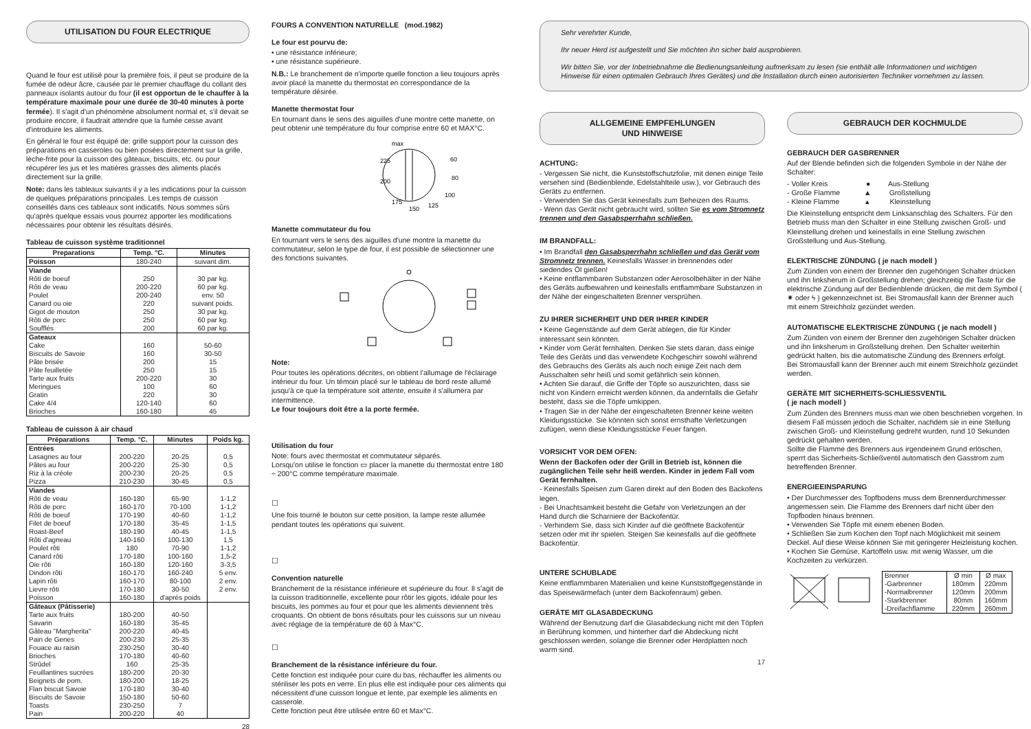UTILISATION DU FOUR ELECTRIQUE
Quand le four est utilisé pour la première fois, il peut se produire de la fumée de odeur âcre, causée par le premier chauffage du collant des panneaux isolants autour du four (il est opportun de le chauffer à la température maximale pour une durée de 30-40 minutes à porte fermée). Il s'agit d'un phénomène absolument normal et, s'il devait se produire encore, il faudrait attendre que la fumée cesse avant d'introduire les aliments.
En général le four est équipé de: grille support pour la cuisson des préparations en casseroles ou bien posées directement sur la grille, lèche-frite pour la cuisson des gâteaux, biscuits, etc. ou pour récupérer les jus et les matières grasses des aliments placés directement sur la grille.
Note: dans les tableaux suivants il y a les indications pour la cuisson de quelques préparations principales. Les temps de cuisson conseillés dans ces tableaux sont indicatifs. Nous sommes sûrs qu'après quelque essais vous pourrez apporter les modifications nécessaires pour obtenir les résultats désirés.
Tableau de cuisson système traditionnel
| Preparations | Temp. °C. | Minutes |
| --- | --- | --- |
| Poisson | 180-240 | suivant dim. |
| Viande | | |
| Rôti de boeuf | 250 | 30 par kg. |
| Rôti de veau | 200-220 | 60 par kg. |
| Poulet | 200-240 | env. 50 |
| Canard ou oie | 220 | suivant poids. |
| Gigot de mouton | 250 | 30 par kg. |
| Rôti de porc | 250 | 60 par kg. |
| Soufflés | 200 | 60 par kg. |
| Gateaux | | |
| Cake | 160 | 50-60 |
| Biscuits de Savoie | 160 | 30-50 |
| Pâte brisée | 200 | 15 |
| Pâte feuilletée | 250 | 15 |
| Tarte aux fruits | 200-220 | 30 |
| Meringues | 100 | 60 |
| Gratin | 220 | 30 |
| Cake 4/4 | 120-140 | 60 |
| Brioches | 160-180 | 45 |
Tableau de cuisson à air chaud
| Préparations | Temp. °C. | Minutes | Poids kg. |
| --- | --- | --- | --- |
| Entrées | | | |
| Lasagnes au four | 200-220 | 20-25 | 0,5 |
| Pâtes au four | 200-220 | 25-30 | 0,5 |
| Riz à la créole | 200-230 | 20-25 | 0,5 |
| Pizza | 210-230 | 30-45 | 0,5 |
| Viandes | | | |
| Rôti de veau | 160-180 | 65-90 | 1-1,2 |
| Rôti de porc | 160-170 | 70-100 | 1-1,2 |
| Rôti de boeuf | 170-190 | 40-60 | 1-1,2 |
| Filet de boeuf | 170-180 | 35-45 | 1-1,5 |
| Roast-Beef | 180-190 | 40-45 | 1-1,5 |
| Rôti d'agneau | 140-160 | 100-130 | 1,5 |
| Poulet rôti | 180 | 70-90 | 1-1,2 |
| Canard rôti | 170-180 | 100-160 | 1,5-2 |
| Oie rôti | 160-180 | 120-160 | 3-3,5 |
| Dindon rôti | 160-170 | 160-240 | 5 env. |
| Lapin rôti | 160-170 | 80-100 | 2 env. |
| Lievre rôti | 170-180 | 30-50 | 2 env. |
| Poisson | 160-180 | d'après poids | |
| Gâteaux (Pâtisserie) | | | |
| Tarte aux fruits | 180-200 | 40-50 | |
| Savarin | 160-180 | 35-45 | |
| Gâteau "Margherita" | 200-220 | 40-45 | |
| Pain de Genes | 200-230 | 25-35 | |
| Fouace au raisin | 230-250 | 30-40 | |
| Brioches | 170-180 | 40-60 | |
| Strûdel | 160 | 25-35 | |
| Feuillantines sucrèes | 180-200 | 20-30 | |
| Beignets de pom. | 180-200 | 18-25 | |
| Flan biscuit Savoie | 170-180 | 30-40 | |
| Biscuits de Savoie | 150-180 | 50-60 | |
| Toasts | 230-250 | 7 | |
| Pain | 200-220 | 40 | |
28
FOURS A CONVENTION NATURELLE (mod.1982)
Le four est pourvu de:
• une résistance inférieure;
• une résistance supérieure.
N.B.: Le branchement de n'importe quelle fonction a lieu toujours après avoir placé la manette du thermostat en correspondance de la température désirée.
Manette thermostat four
En tournant dans le sens des aiguilles d'une montre cette manette, on peut obtenir une température du four comprise entre 60 et MAX°C.
max
225
200
175
150
125
100
80
60
Manette commutateur du fou
En tournant vers le sens des aiguilles d'une montre la manette du commutateur, selon le type de four, il est possible de sélectionner une des fonctions suivantes.
Note:
Pour toutes les opérations décrites, on obtient l'allumage de l'éclairage intérieur du four. Un témoin placé sur le tableau de bord reste allumé jusqu'à ce que la température soit attente, ensuite il s'allumera par intermittence.
Le four toujours doit être a la porte fermée.
Utilisation du four
Note: fours avec thermostat et commutateur séparés.
Lorsqu'on utilise le fonction ▭ placer la manette du thermostat entre 180 ÷ 200°C comme température maximale.
☐
Une fois tourné le bouton sur cette position, la lampe reste allumée pendant toutes les opérations qui suivent.
☐
Convention naturelle
Branchement de la résistance inférieure et supérieure du four. Il s'agit de la cuisson traditionnelle, excellente pour rôtir les gigots, idéale pour les biscuits, les pommes au four et pour que les aliments deviennent très croquants. On obtient de bons résultats pour les cuissons sur un niveau avec réglage de la température de 60 à Max°C.
☐
Branchement de la résistance inférieure du four.
Cette fonction est indiquée pour cuire du bas, réchauffer les aliments ou stériliser les pots en verre. En plus elle est indiquée pour ces aliments qui nécessitent d'une cuisson longue et lente, par exemple les aliments en casserole.
Cette fonction peut être utilisée entre 60 et Max°C.
Sehr verehrter Kunde,
Ihr neuer Herd ist aufgestellt und Sie möchten ihn sicher bald ausprobieren.
Wir bitten Sie, vor der Inbetriebnahme die Bedienungsanleitung aufmerksam zu lesen (sie enthält alle Informationen und wichtigen Hinweise für einen optimalen Gebrauch Ihres Gerätes) und die Installation durch einen autorisierten Techniker vornehmen zu lassen.
ALLGEMEINE EMPFEHLUNGEN
UND HINWEISE
ACHTUNG:
- Vergessen Sie nicht, die Kunststoffschutzfolie, mit denen einige Teile versehen sind (Bedienblende, Edelstahlteile usw.), vor Gebrauch des Geräts zu entfernen.
- Verwenden Sie das Gerät keinesfalls zum Beheizen des Raums.
- Wenn das Gerät nicht gebraucht wird, sollten Sie es vom Stromnetz trennen und den Gasabsperrhahn schließen.
IM BRANDFALL:
• Im Brandfall den Gasabsperrhahn schließen und das Gerät vom Stromnetz trennen. Keinesfalls Wasser in brennendes oder siedendes Öl gießen!
• Keine entflammbaren Substanzen oder Aerosolbehälter in der Nähe des Geräts aufbewahren und keinesfalls entflammbare Substanzen in der Nähe der eingeschalteten Brenner versprühen.
ZU IHRER SICHERHEIT UND DER IHRER KINDER
• Keine Gegenstände auf dem Gerät ablegen, die für Kinder interessant sein könnten.
• Kinder vom Gerät fernhalten. Denken Sie stets daran, dass einige Teile des Geräts und das verwendete Kochgeschirr sowohl während des Gebrauchs des Geräts als auch noch einige Zeit nach dem Ausschalten sehr heiß und somit gefährlich sein können.
• Achten Sie darauf, die Griffe der Töpfe so auszurichten, dass sie nicht von Kindern erreicht werden können, da andernfalls die Gefahr besteht, dass sie die Töpfe umkippen.
• Tragen Sie in der Nähe der eingeschalteten Brenner keine weiten Kleidungsstücke. Sie könnten sich sonst ernsthafte Verletzungen zufügen, wenn diese Kleidungsstücke Feuer fangen.
VORSICHT VOR DEM OFEN:
Wenn der Backofen oder der Grill in Betrieb ist, können die zugänglichen Teile sehr heiß werden. Kinder in jedem Fall vom Gerät fernhalten.
- Keinesfalls Speisen zum Garen direkt auf den Boden des Backofens legen.
- Bei Unachtsamkeit besteht die Gefahr von Verletzungen an der Hand durch die Scharniere der Backofentür.
- Verhindern Sie, dass sich Kinder auf die geöffnete Backofentür setzen oder mit ihr spielen. Steigen Sie keinesfalls auf die geöffnete Backofentür.
UNTERE SCHUBLADE
Keine entflammbaren Materialien und keine Kunststoffgegenstände in das Speisewärmefach (unter dem Backofenraum) geben.
GERÄTE MIT GLASABDECKUNG
Während der Benutzung darf die Glasabdeckung nicht mit den Töpfen in Berührung kommen, und hinterher darf die Abdeckung nicht geschlossen werden, solange die Brenner oder Herdplatten noch warm sind.
17
GEBRAUCH DER KOCHMULDE
GEBRAUCH DER GASBRENNER
Auf der Blende befinden sich die folgenden Symbole in der Nähe der Schalter:
- Voller Kreis ● Aus-Stellung
- Große Flamme ▲ Großstellung
- Kleine Flamme ▴ Kleinstellung
Die Kleinstellung entspricht dem Linksanschlag des Schalters. Für den Betrieb muss man den Schalter in eine Stellung zwischen Groß- und Kleinstellung drehen und keinesfalls in eine Stellung zwischen Großstellung und Aus-Stellung.
ELEKTRISCHE ZÜNDUNG ( je nach modell )
Zum Zünden von einem der Brenner den zugehörigen Schalter drücken und ihn linksherum in Großstellung drehen; gleichzeitig die Taste für die elektrische Zündung auf der Bedienblende drücken, die mit dem Symbol ( ✷ oder ϟ ) gekennzeichnet ist. Bei Stromausfall kann der Brenner auch mit einem Streichholz gezündet werden.
AUTOMATISCHE ELEKTRISCHE ZÜNDUNG ( je nach modell )
Zum Zünden von einem der Brenner den zugehörigen Schalter drücken und ihn linksherum in Großstellung drehen. Den Schalter weiterhin gedrückt halten, bis die automatische Zündung des Brenners erfolgt.
Bei Stromausfall kann der Brenner auch mit einem Streichholz gezündet werden.
GERÄTE MIT SICHERHEITS-SCHLIESSVENTIL
( je nach modell )
Zum Zünden des Brenners muss man wie oben beschrieben vorgehen. In diesem Fall müssen jedoch die Schalter, nachdem sie in eine Stellung zwischen Groß- und Kleinstellung gedreht wurden, rund 10 Sekunden gedrückt gehalten werden.
Sollte die Flamme des Brenners aus irgendeinem Grund erlöschen, sperrt das Sicherheits-Schließventil automatisch den Gasstrom zum betreffenden Brenner.
ENERGIEEINSPARUNG
• Der Durchmesser des Topfbodens muss dem Brennerdurchmesser angemessen sein. Die Flamme des Brenners darf nicht über den Topfboden hinaus brennen.
• Verwenden Sie Töpfe mit einem ebenen Boden.
• Schließen Sie zum Kochen den Topf nach Möglichkeit mit seinem Deckel. Auf diese Weise können Sie mit geringerer Heizleistung kochen.
• Kochen Sie Gemüse, Kartoffeln usw. mit wenig Wasser, um die Kochzeiten zu verkürzen.
| Brenner | Ø min | Ø max |
| -Garbrenner -Normalbrenner -Starkbrenner -Dreifachflamme | 180mm 120mm 80mm 220mm | 220mm 200mm 160mm 260mm |